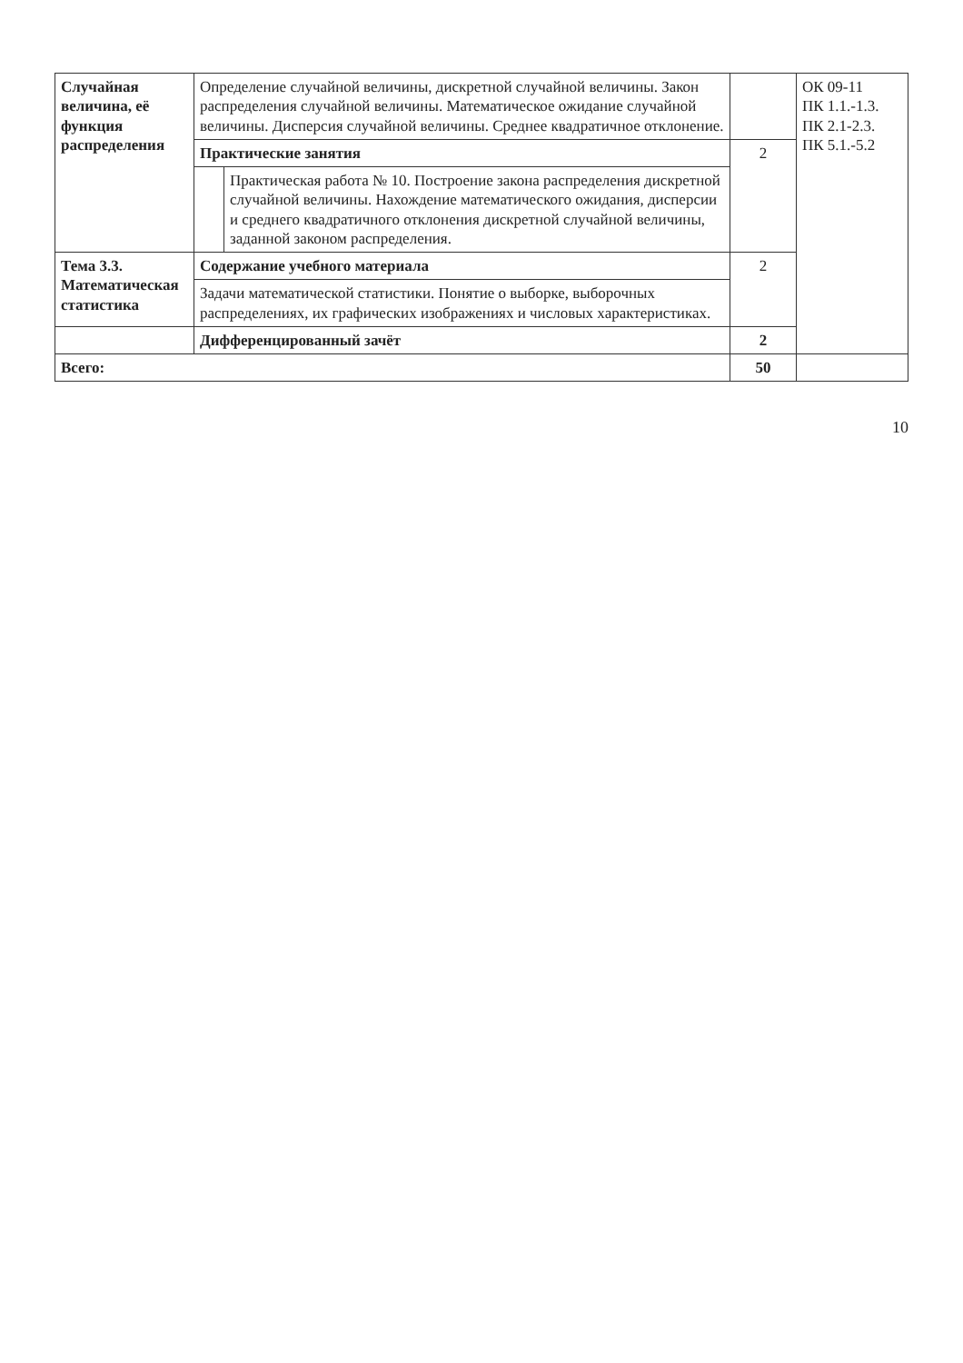| Случайная величина, её функция распределения | Определение случайной величины, дискретной случайной величины. Закон распределения случайной величины. Математическое ожидание случайной величины. Дисперсия случайной величины. Среднее квадратичное отклонение. | | | ОК 09-11 ПК 1.1.-1.3. ПК 2.1-2.3. ПК 5.1.-5.2 |
| | Практические занятия | | 2 | |
| | | Практическая работа № 10. Построение закона распределения дискретной случайной величины. Нахождение математического ожидания, дисперсии и среднего квадратичного отклонения дискретной случайной величины, заданной законом распределения. | | |
| Тема 3.3. Математическая статистика | Содержание учебного материала | | 2 | |
| | Задачи математической статистики. Понятие о выборке, выборочных распределениях, их графических изображениях и числовых характеристиках. | | | |
| | Дифференцированный зачёт | | 2 | |
| Всего: | | | 50 | |
10